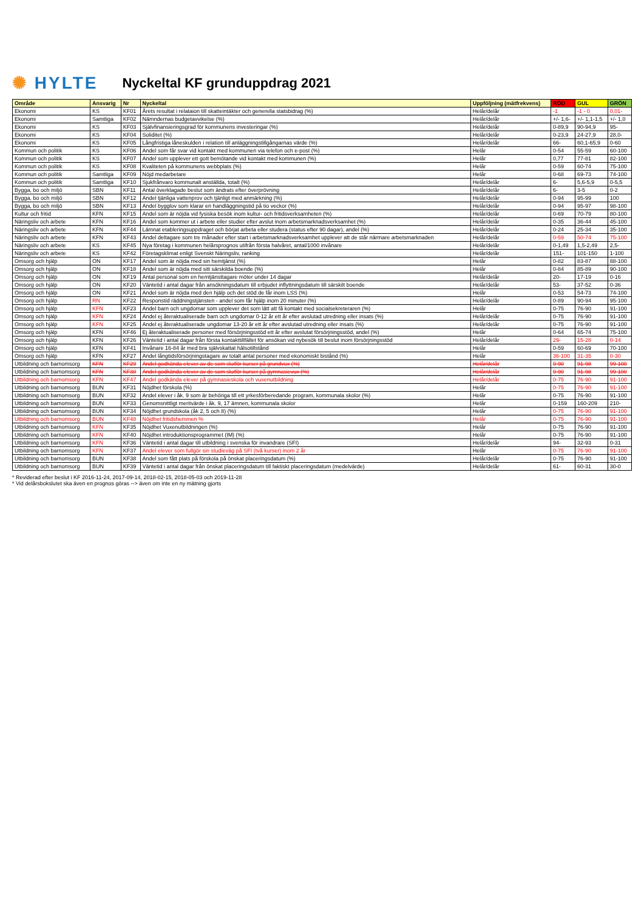✺ HYLTE
Nyckeltal KF grunduppdrag 2021
| Område | Ansvarig | Nr | Nyckeltal | Uppföljning (mätfrekvens) | RÖD | GUL | GRÖN |
| --- | --- | --- | --- | --- | --- | --- | --- |
| Ekonomi | KS | KF01 | Årets resultat i relataion till skatteintäkter och generella statsbidrag (%) | Helår/delår | -1 | -1 - 0 | 0,01- |
| Ekonomi | Samtliga | KF02 | Nämndernas budgetavvikelse (%) | Helår/delår | +/- 1,6- | +/- 1,1-1,5 | +/- 1,0 |
| Ekonomi | KS | KF03 | Självfinansieringsgrad för kommunens investeringar (%) | Helår/delår | 0-89,9 | 90-94,9 | 95- |
| Ekonomi | KS | KF04 | Soliditet (%) | Helår/delår | 0-23,9 | 24-27,9 | 28,0- |
| Ekonomi | KS | KF05 | Långfristiga låneskulden i relation till anläggningstillgångarnas värde (%) | Helår/delår | 66- | 60,1-65,9 | 0-60 |
| Kommun och politik | KS | KF06 | Andel som får svar vid kontakt med kommunen via telefon och e-post (%) | Helår | 0-54 | 55-59 | 60-100 |
| Kommun och politik | KS | KF07 | Andel som upplever ett gott bemötande vid kontakt med kommunen (%) | Helår | 0,77 | 77-81 | 82-100 |
| Kommun och politik | KS | KF08 | Kvaliteten på kommunens webbplats (%) | Helår | 0-59 | 60-74 | 75-100 |
| Kommun och politik | Samtliga | KF09 | Nöjd medarbetare | Helår | 0-68 | 69-73 | 74-100 |
| Kommun och politik | Samtliga | KF10 | Sjukfrånvaro kommunalt anställda, totalt (%) | Helår/delår | 6- | 5,6-5,9 | 0-5,5 |
| Bygga, bo och miljö | SBN | KF11 | Antal överklagade beslut som ändrats efter överprövning | Helår/delår | 6- | 3-5 | 0-2 |
| Bygga, bo och miljö | SBN | KF12 | Andel tjänliga vattenprov och tjänligt med anmärkning (%) | Helår/delår | 0-94 | 95-99 | 100 |
| Bygga, bo och miljö | SBN | KF13 | Andel bygglov som klarar en handläggningstid på tio veckor (%) | Helår/delår | 0-94 | 95-97 | 98-100 |
| Kultur och fritid | KFN | KF15 | Andel som är nöjda vid fysiska besök inom kultur- och fritidsverksamheten (%) | Helår/delår | 0-69 | 70-79 | 80-100 |
| Näringsliv och arbete | KFN | KF16 | Andel som kommer ut i arbete eller studier efter avslut inom arbetsmarknadsverksamhet (%) | Helår/delår | 0-35 | 36-44 | 45-100 |
| Näringsliv och arbete | KFN | KF44 | Lämnat etableringsuppdraget och börjat arbeta eller studera (status efter 90 dagar), andel (%) | Helår/delår | 0-24 | 25-34 | 35-100 |
| Näringsliv och arbete | KFN | KF43 | Andel deltagare som tre månader efter start i arbetsmarknadsverksamhet upplever att de står närmare arbetsmarknaden | Helår/delår | 0-59 | 50-74 | 75-100 |
| Näringsliv och arbete | KS | KF45 | Nya företag i kommunen helårsprognos utifrån första halvåret, antal/1000 invånare | Helår/delår | 0-1,49 | 1,5-2,49 | 2,5- |
| Näringsliv och arbete | KS | KF42 | Företagsklimat enligt Svenskt Näringsliv, ranking | Helår/delår | 151- | 101-150 | 1-100 |
| Omsorg och hjälp | ON | KF17 | Andel som är nöjda med sin hemtjänst (%) | Helår | 0-82 | 83-87 | 88-100 |
| Omsorg och hjälp | ON | KF18 | Andel som är nöjda med sitt särskilda boende (%) | Helår | 0-84 | 85-89 | 90-100 |
| Omsorg och hjälp | ON | KF19 | Antal personal som en hemtjänsttagare möter under 14 dagar | Helår/delår | 20- | 17-19 | 0-16 |
| Omsorg och hjälp | ON | KF20 | Väntetid i antal dagar från ansökningsdatum till erbjudet inflyttningsdatum till särskilt boende | Helår/delår | 53- | 37-52 | 0-36 |
| Omsorg och hjälp | ON | KF21 | Andel som är nöjda med den hjälp och det stöd de får inom LSS (%) | Helår | 0-53 | 54-73 | 74-100 |
| Omsorg och hjälp | RN | KF22 | Responstid räddningstjänsten - andel som får hjälp inom 20 minuter (%) | Helår/delår | 0-89 | 90-94 | 95-100 |
| Omsorg och hjälp | KFN | KF23 | Andel barn och ungdomar som upplever det som lätt att få kontakt med socialsekreteraren (%) | Helår | 0-75 | 76-90 | 91-100 |
| Omsorg och hjälp | KFN | KF24 | Andel ej återaktualiserade barn och ungdomar 0-12 år ett år efter avslutad utredning eller insats (%) | Helår/delår | 0-75 | 76-90 | 91-100 |
| Omsorg och hjälp | KFN | KF25 | Andel ej återaktualiserade ungdomar 13-20 år ett år efter avslutad utredning eller insats (%) | Helår/delår | 0-75 | 76-90 | 91-100 |
| Omsorg och hjälp | KFN | KF46 | Ej återaktualiserade personer med försörjningsstöd ett år efter avslutat försörjningsstöd, andel (%) | Helår | 0-64 | 65-74 | 75-100 |
| Omsorg och hjälp | KFN | KF26 | Väntetid i antal dagar från första kontakttillfället för ansökan vid nybesök till beslut inom försörjningsstöd | Helår/delår | 29- | 15-28 | 0-14 |
| Omsorg och hjälp | KFN | KF41 | Invånare 16-84 år med bra självskattat hälsotillstånd | Helår | 0-59 | 60-69 | 70-100 |
| Omsorg och hjälp | KFN | KF27 | Andel långtidsförsörjningstagare av totalt antal personer med ekonomiskt bistånd (%) | Helår | 36-100 | 31-35 | 0-30 |
| Utbildning och barnomsorg | KFN | KF29 | Andel godkända elever av de som slutför kurser på grundvux (%) | Helår/delår | 0-90 | 91-98 | 99-100 |
| Utbildning och barnomsorg | KFN | KF30 | Andel godkända elever av de som slutför kurser på gymnasievux (%) | Helår/delår | 0-90 | 91-98 | 99-100 |
| Utbildning och barnomsorg | KFN | KF47 | Andel godkända elever på gymnasieskola och vuxenutbildning | Helår/delår | 0-75 | 76-90 | 91-100 |
| Utbildning och barnomsorg | BUN | KF31 | Nöjdhet förskola (%) | Helår | 0-75 | 76-90 | 91-100 |
| Utbildning och barnomsorg | BUN | KF32 | Andel elever i åk. 9 som är behöriga till ett yrkesförberedande program, kommunala skolor (%) | Helår | 0-75 | 76-90 | 91-100 |
| Utbildning och barnomsorg | BUN | KF33 | Genomsnittligt meritvärde i åk. 9, 17 ämnen, kommunala skolor | Helår | 0-159 | 160-209 | 210- |
| Utbildning och barnomsorg | BUN | KF34 | Nöjdhet grundskola (åk 2, 5 och 8) (%) | Helår | 0-75 | 76-90 | 91-100 |
| Utbildning och barnomsorg | BUN | KF48 | Nöjdhet fritidshemmen % | Helår | 0-75 | 76-90 | 91-100 |
| Utbildning och barnomsorg | KFN | KF35 | Nöjdhet Vuxenutbildningen (%) | Helår | 0-75 | 76-90 | 91-100 |
| Utbildning och barnomsorg | KFN | KF40 | Nöjdhet introduktionsprogrammet (IM) (%) | Helår | 0-75 | 76-90 | 91-100 |
| Utbildning och barnomsorg | KFN | KF36 | Väntetid i antal dagar till utbildning i svenska för invandrare (SFI) | Helår/delår | 94- | 32-93 | 0-31 |
| Utbildning och barnomsorg | KFN | KF37 | Andel elever som fullgör sin studieväg på SFI (två kurser) inom 2 år | Helår | 0-75 | 76-90 | 91-100 |
| Utbildning och barnomsorg | BUN | KF38 | Andel som fått plats på förskola på önskat placeringsdatum (%) | Helår/delår | 0-75 | 76-90 | 91-100 |
| Utbildning och barnomsorg | BUN | KF39 | Väntetid i antal dagar från önskat placeringsdatum till faktiskt placeringsdatum (medelvärde) | Helår/delår | 61- | 60-31 | 30-0 |
* Reviderad efter beslut i KF 2016-11-24, 2017-09-14, 2018-02-15, 2018-05-03 och 2019-11-28
* Vid delårsbokslutet ska även en prognos göras --> även om inte en ny mätning gjorts